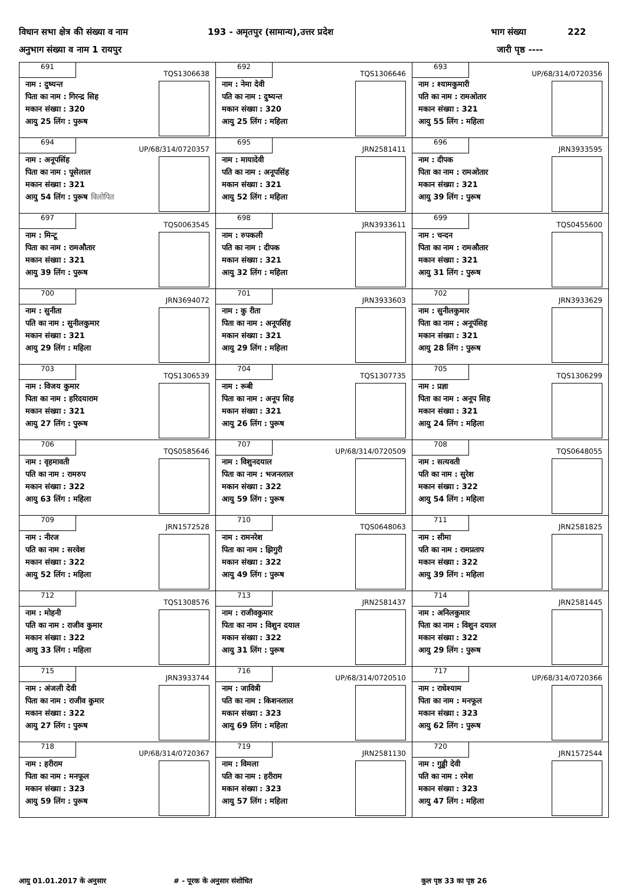विधान सभा क्षेत्र की संख्या व नाम 193 - अमृतपुर (सामान्य),उत्तर प्रदेश भाग संख्या 222
अनुभाग संख्या व नाम 1 रायपुर जारी पृष्ठ ----
| 691 TQS1306638 नाम : दुष्यन्त पिता का नाम : गिरन्द्र सिह मकान संख्या : 320 आयु 25 लिंग : पुरूष | 692 TQS1306646 नाम : नेमा देवी पति का नाम : दुष्यन्त मकान संख्या : 320 आयु 25 लिंग : महिला | 693 UP/68/314/0720356 नाम : श्यामकुमारी पति का नाम : रामओतार मकान संख्या : 321 आयु 55 लिंग : महिला |
| 694 UP/68/314/0720357 नाम : अनूपसिंह पिता का नाम : पूसेलाल मकान संख्या : 321 आयु 54 लिंग : पुरूष विलोपित | 695 JRN2581411 नाम : मायादेवी पति का नाम : अनूपसिंह मकान संख्या : 321 आयु 52 लिंग : महिला | 696 JRN3933595 नाम : दीपक पिता का नाम : रामओतार मकान संख्या : 321 आयु 39 लिंग : पुरूष |
| 697 TQS0063545 नाम : मिन्टू पिता का नाम : रामऔतार मकान संख्या : 321 आयु 39 लिंग : पुरूष | 698 JRN3933611 नाम : रुपकली पति का नाम : दीपक मकान संख्या : 321 आयु 32 लिंग : महिला | 699 TQS0455600 नाम : चन्दन पिता का नाम : रामऔतार मकान संख्या : 321 आयु 31 लिंग : पुरूष |
| 700 JRN3694072 नाम : सुनीता पति का नाम : सुनीलकुमार मकान संख्या : 321 आयु 29 लिंग : महिला | 701 JRN3933603 नाम : कु रीता पिता का नाम : अनूपसिंह मकान संख्या : 321 आयु 29 लिंग : महिला | 702 JRN3933629 नाम : सुनीलकुमार पिता का नाम : अनूपंसिह मकान संख्या : 321 आयु 28 लिंग : पुरूष |
| 703 TQS1306539 नाम : विजय कुमार पिता का नाम : हरिदयाराम मकान संख्या : 321 आयु 27 लिंग : पुरूष | 704 TQS1307735 नाम : रूबी पिता का नाम : अनूप सिह मकान संख्या : 321 आयु 26 लिंग : पुरूष | 705 TQS1306299 नाम : प्रज्ञा पिता का नाम : अनूप सिह मकान संख्या : 321 आयु 24 लिंग : महिला |
| 706 TQS0585646 नाम : वृहमावती पति का नाम : रामरुप मकान संख्या : 322 आयु 63 लिंग : महिला | 707 UP/68/314/0720509 नाम : विशुनदयाल पिता का नाम : भजनलाल मकान संख्या : 322 आयु 59 लिंग : पुरूष | 708 TQS0648055 नाम : सत्यवती पति का नाम : सुरेश मकान संख्या : 322 आयु 54 लिंग : महिला |
| 709 JRN1572528 नाम : नीरज पति का नाम : सरवेश मकान संख्या : 322 आयु 52 लिंग : महिला | 710 TQS0648063 नाम : रामनरेश पिता का नाम : झिगुरी मकान संख्या : 322 आयु 49 लिंग : पुरूष | 711 JRN2581825 नाम : सीमा पति का नाम : रामप्रताप मकान संख्या : 322 आयु 39 लिंग : महिला |
| 712 TQS1308576 नाम : मोहनी पति का नाम : राजीव कुमार मकान संख्या : 322 आयु 33 लिंग : महिला | 713 JRN2581437 नाम : राजीवकुमार पिता का नाम : विशुन दयाल मकान संख्या : 322 आयु 31 लिंग : पुरूष | 714 JRN2581445 नाम : अनिलकुमार पिता का नाम : विशुन दयाल मकान संख्या : 322 आयु 29 लिंग : पुरूष |
| 715 JRN3933744 नाम : अंजली देवी पिता का नाम : राजीव कुमार मकान संख्या : 322 आयु 27 लिंग : पुरूष | 716 UP/68/314/0720510 नाम : जावित्री पति का नाम : किशनलाल मकान संख्या : 323 आयु 69 लिंग : महिला | 717 UP/68/314/0720366 नाम : राधेश्याम पिता का नाम : मनफूल मकान संख्या : 323 आयु 62 लिंग : पुरूष |
| 718 UP/68/314/0720367 नाम : हरीराम पिता का नाम : मनफूल मकान संख्या : 323 आयु 59 लिंग : पुरूष | 719 JRN2581130 नाम : विमला पति का नाम : हरीराम मकान संख्या : 323 आयु 57 लिंग : महिला | 720 JRN1572544 नाम : गुड्डी देवी पति का नाम : रमेश मकान संख्या : 323 आयु 47 लिंग : महिला |
आयु 01.01.2017 के अनुसार # - पूरक के अनुसार संशोधित कुल पृष्ठ 33 का पृष्ठ 26